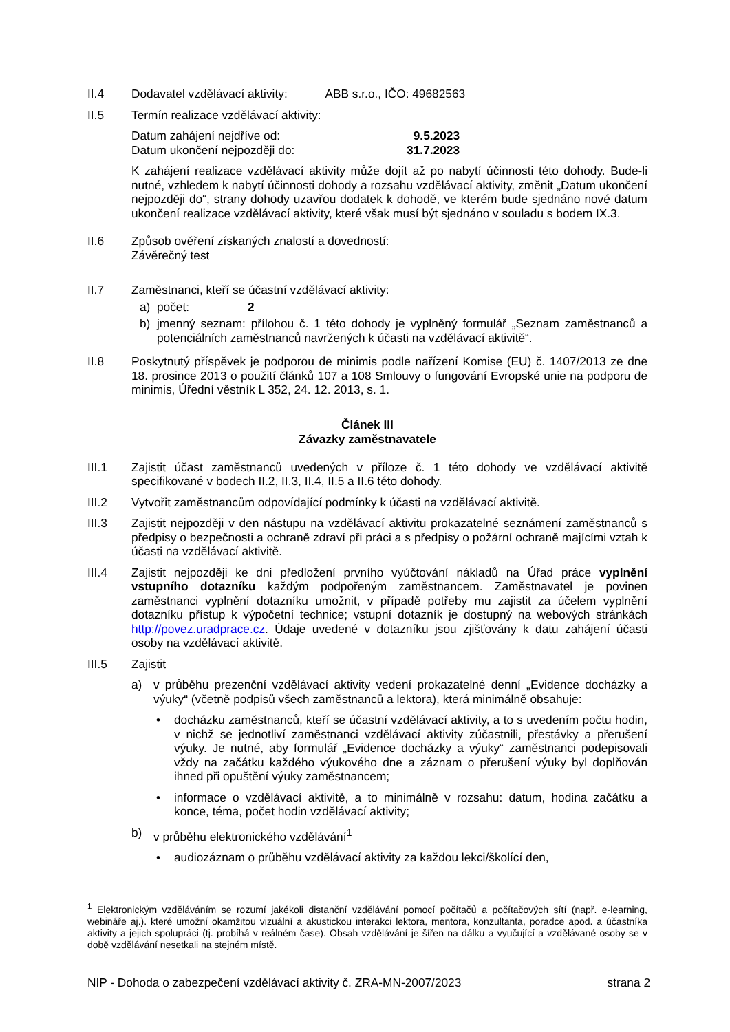II.4 Dodavatel vzdělávací aktivity: ABB s.r.o., IČO: 49682563
II.5 Termín realizace vzdělávací aktivity:
Datum zahájení nejdříve od:
Datum ukončení nejpozději do: 9.5.2023
31.7.2023
K zahájení realizace vzdělávací aktivity může dojít až po nabytí účinnosti této dohody. Bude-li nutné, vzhledem k nabytí účinnosti dohody a rozsahu vzdělávací aktivity, změnit „Datum ukončení nejpozději do“, strany dohody uzavřou dodatek k dohodě, ve kterém bude sjednáno nové datum ukončení realizace vzdělávací aktivity, které však musí být sjednáno v souladu s bodem IX.3.
II.6 Způsob ověření získaných znalostí a dovedností:
Závěrečný test
II.7 Zaměstnanci, kteří se účastní vzdělávací aktivity:
a) počet: 2
b) jmenný seznam: přílohou č. 1 této dohody je vyplněný formulář „Seznam zaměstnanců a potenciálních zaměstnanců navržených k účasti na vzdělávací aktivitě“.
II.8 Poskytnutý příspěvek je podporou de minimis podle nařízení Komise (EU) č. 1407/2013 ze dne 18. prosince 2013 o použití článků 107 a 108 Smlouvy o fungování Evropské unie na podporu de minimis, Úřední věstník L 352, 24. 12. 2013, s. 1.
Článek III
Závazky zaměstnavatele
III.1 Zajistit účast zaměstnanců uvedených v příloze č. 1 této dohody ve vzdělávací aktivitě specifikované v bodech II.2, II.3, II.4, II.5 a II.6 této dohody.
III.2 Vytvořit zaměstnancům odpovídající podmínky k účasti na vzdělávací aktivitě.
III.3 Zajistit nejpozději v den nástupu na vzdělávací aktivitu prokazatelné seznámení zaměstnanců s předpisy o bezpečnosti a ochraně zdraví při práci a s předpisy o požární ochraně majícími vztah k účasti na vzdělávací aktivitě.
III.4 Zajistit nejpozději ke dni předložení prvního vyúčtování nákladů na Úřad práce vyplnění vstupního dotazníku každým podpořeným zaměstnancem. Zaměstnavatel je povinen zaměstnanci vyplnění dotazníku umožnit, v případě potřeby mu zajistit za účelem vyplnění dotazníku přístup k výpočetní technice; vstupní dotazník je dostupný na webových stránkách http://povez.uradprace.cz. Údaje uvedené v dotazníku jsou zjišťovány k datu zahájení účasti osoby na vzdělávací aktivitě.
III.5 Zajistit
a) v průběhu prezenční vzdělávací aktivity vedení prokazatelné denní „Evidence docházky a výuky“ (včetně podpisů všech zaměstnanců a lektora), která minimálně obsahuje:
• docházku zaměstnanců, kteří se účastní vzdělávací aktivity, a to s uvedením počtu hodin, v nichž se jednotliví zaměstnanci vzdělávací aktivity zúčastnili, přestávky a přerušení výuky. Je nutné, aby formulář „Evidence docházky a výuky“ zaměstnanci podepisovali vždy na začátku každého výukového dne a záznam o přerušení výuky byl doplňován ihned při opuštění výuky zaměstnancem;
• informace o vzdělávací aktivitě, a to minimálně v rozsahu: datum, hodina začátku a konce, téma, počet hodin vzdělávací aktivity;
b) v průběhu elektronického vzdělávání<sup>1</sup>
• audiozáznam o průběhu vzdělávací aktivity za každou lekci/školící den,
<sup>1</sup> Elektronickým vzděláváním se rozumí jakékoli distanční vzdělávání pomocí počítačů a počítačových sítí (např. e-learning, webináře aj.). které umožní okamžitou vizuální a akustickou interakci lektora, mentora, konzultanta, poradce apod. a účastníka aktivity a jejich spolupráci (tj. probíhá v reálném čase). Obsah vzdělávání je šířen na dálku a vyučující a vzdělávané osoby se v době vzdělávání nesetkali na stejném místě.
NIP - Dohoda o zabezpečení vzdělávací aktivity č. ZRA-MN-2007/2023 strana 2